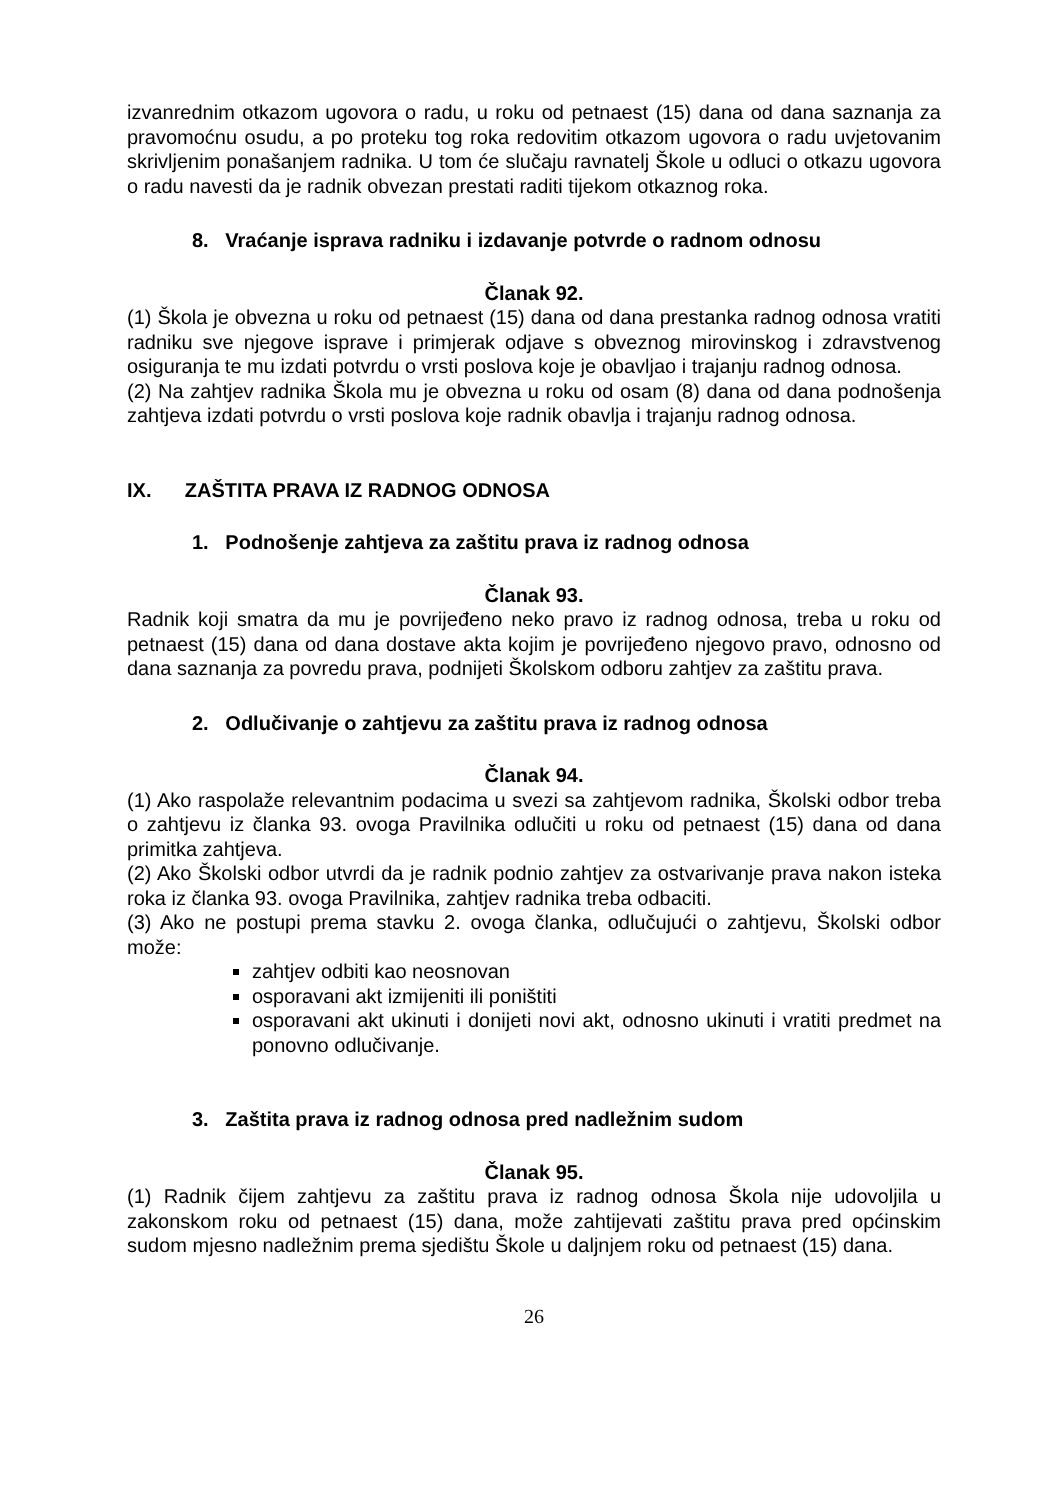izvanrednim otkazom ugovora o radu, u roku od petnaest (15) dana od dana saznanja za pravomoćnu osudu, a po proteku tog roka redovitim otkazom ugovora o radu uvjetovanim skrivljenim ponašanjem radnika. U tom će slučaju ravnatelj Škole u odluci o otkazu ugovora o radu navesti da je radnik obvezan prestati raditi tijekom otkaznog roka.
8. Vraćanje isprava radniku i izdavanje potvrde o radnom odnosu
Članak 92.
(1) Škola je obvezna u roku od petnaest (15) dana od dana prestanka radnog odnosa vratiti radniku sve njegove isprave i primjerak odjave s obveznog mirovinskog i zdravstvenog osiguranja te mu izdati potvrdu o vrsti poslova koje je obavljao i trajanju radnog odnosa.
(2) Na zahtjev radnika Škola mu je obvezna u roku od osam (8) dana od dana podnošenja zahtjeva izdati potvrdu o vrsti poslova koje radnik obavlja i trajanju radnog odnosa.
IX. ZAŠTITA PRAVA IZ RADNOG ODNOSA
1. Podnošenje zahtjeva za zaštitu prava iz radnog odnosa
Članak 93.
Radnik koji smatra da mu je povrijeđeno neko pravo iz radnog odnosa, treba u roku od petnaest (15) dana od dana dostave akta kojim je povrijeđeno njegovo pravo, odnosno od dana saznanja za povredu prava, podnijeti Školskom odboru zahtjev za zaštitu prava.
2. Odlučivanje o zahtjevu za zaštitu prava iz radnog odnosa
Članak 94.
(1) Ako raspolaže relevantnim podacima u svezi sa zahtjevom radnika, Školski odbor treba o zahtjevu iz članka 93. ovoga Pravilnika odlučiti u roku od petnaest (15) dana od dana primitka zahtjeva.
(2) Ako Školski odbor utvrdi da je radnik podnio zahtjev za ostvarivanje prava nakon isteka roka iz članka 93. ovoga Pravilnika, zahtjev radnika treba odbaciti.
(3) Ako ne postupi prema stavku 2. ovoga članka, odlučujući o zahtjevu, Školski odbor može:
zahtjev odbiti kao neosnovan
osporavani akt izmijeniti ili poništiti
osporavani akt ukinuti i donijeti novi akt, odnosno ukinuti i vratiti predmet na ponovno odlučivanje.
3. Zaštita prava iz radnog odnosa pred nadležnim sudom
Članak 95.
(1) Radnik čijem zahtjevu za zaštitu prava iz radnog odnosa Škola nije udovoljila u zakonskom roku od petnaest (15) dana, može zahtijevati zaštitu prava pred općinskim sudom mjesno nadležnim prema sjedištu Škole u daljnjem roku od petnaest (15) dana.
26